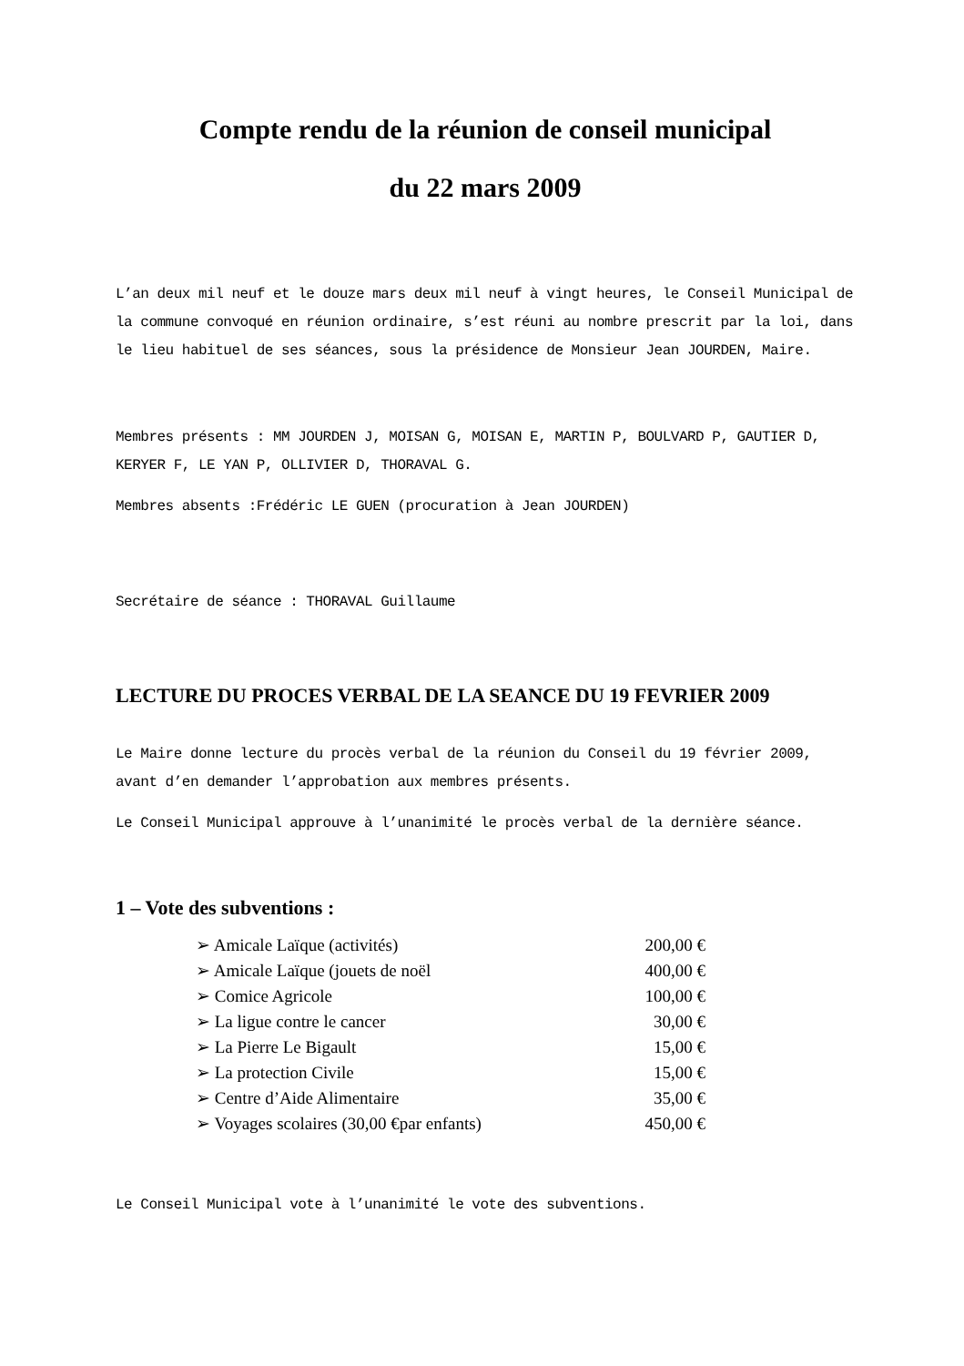Compte rendu de la réunion de conseil municipal
du 22 mars 2009
L’an deux mil neuf et le douze mars deux mil neuf à vingt heures, le Conseil Municipal de la commune convoqué en réunion ordinaire, s’est réuni au nombre prescrit par la loi, dans le lieu habituel de ses séances, sous la présidence de Monsieur Jean JOURDEN, Maire.
Membres présents : MM JOURDEN J, MOISAN G, MOISAN E, MARTIN P, BOULVARD P, GAUTIER D, KERYER F, LE YAN P, OLLIVIER D, THORAVAL G.
Membres absents :Frédéric LE GUEN (procuration à Jean JOURDEN)
Secrétaire de séance : THORAVAL Guillaume
LECTURE DU PROCES VERBAL DE LA SEANCE DU 19 FEVRIER 2009
Le Maire donne lecture du procès verbal de la réunion du Conseil du 19 février 2009, avant d’en demander l’approbation aux membres présents.
Le Conseil Municipal approuve à l’unanimité le procès verbal de la dernière séance.
1 – Vote des subventions :
| ➢ Amicale Laïque (activités) | 200,00 € |
| ➢ Amicale Laïque (jouets de noël | 400,00 € |
| ➢ Comice Agricole | 100,00 € |
| ➢ La ligue contre le cancer | 30,00 € |
| ➢ La Pierre Le Bigault | 15,00 € |
| ➢ La protection Civile | 15,00 € |
| ➢ Centre d’Aide Alimentaire | 35,00 € |
| ➢ Voyages scolaires (30,00 €par enfants) | 450,00 € |
Le Conseil Municipal vote à l’unanimité le vote des subventions.